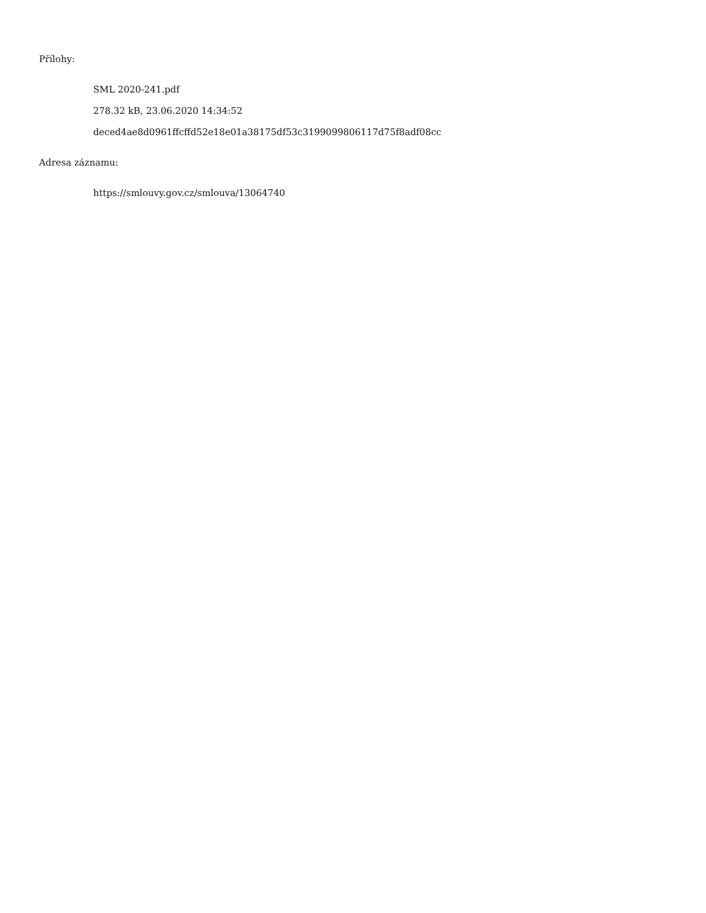Přílohy:
SML 2020-241.pdf
278.32 kB, 23.06.2020 14:34:52
deced4ae8d0961ffcffd52e18e01a38175df53c3199099806117d75f8adf08cc
Adresa záznamu:
https://smlouvy.gov.cz/smlouva/13064740